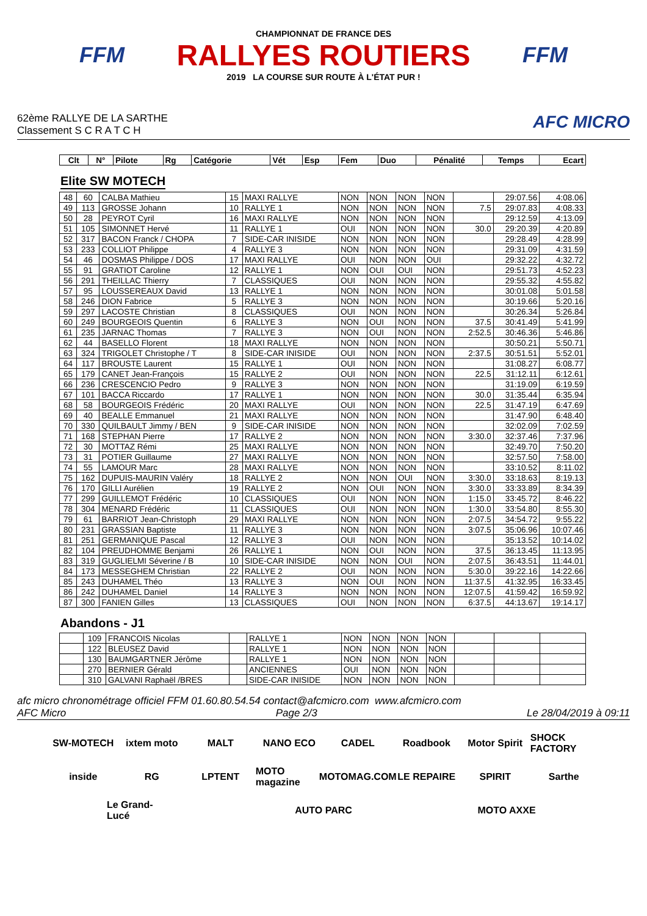FFM
CHAMPIONNAT DE FRANCE DES
RALLYES ROUTIERS
2019 LA COURSE SUR ROUTE À L'ÉTAT PUR !
FFM
62ème RALLYE DE LA SARTHE
Classement S C R A T C H
AFC MICRO
| Clt | N° | Pilote | Rg | Catégorie | Vét | Esp | Fem | Duo | Pénalité | Temps | Ecart |
| --- | --- | --- | --- | --- | --- | --- | --- | --- | --- | --- | --- |
Elite SW MOTECH
| 48 | 60 | CALBA Mathieu | 15 | MAXI RALLYE | NON | NON | NON | NON | | 29:07.56 | 4:08.06 |
| 49 | 113 | GROSSE Johann | 10 | RALLYE 1 | NON | NON | NON | NON | 7.5 | 29:07.83 | 4:08.33 |
| 50 | 28 | PEYROT Cyril | 16 | MAXI RALLYE | NON | NON | NON | NON | | 29:12.59 | 4:13.09 |
| 51 | 105 | SIMONNET Hervé | 11 | RALLYE 1 | OUI | NON | NON | NON | 30.0 | 29:20.39 | 4:20.89 |
| 52 | 317 | BACON Franck / CHOPA | 7 | SIDE-CAR INISIDE | NON | NON | NON | NON | | 29:28.49 | 4:28.99 |
| 53 | 233 | COLLIOT Philippe | 4 | RALLYE 3 | NON | NON | NON | NON | | 29:31.09 | 4:31.59 |
| 54 | 46 | DOSMAS Philippe / DOS | 17 | MAXI RALLYE | OUI | NON | NON | OUI | | 29:32.22 | 4:32.72 |
| 55 | 91 | GRATIOT Caroline | 12 | RALLYE 1 | NON | OUI | OUI | NON | | 29:51.73 | 4:52.23 |
| 56 | 291 | THEILLAC Thierry | 7 | CLASSIQUES | OUI | NON | NON | NON | | 29:55.32 | 4:55.82 |
| 57 | 95 | LOUSSEREAUX David | 13 | RALLYE 1 | NON | NON | NON | NON | | 30:01.08 | 5:01.58 |
| 58 | 246 | DION Fabrice | 5 | RALLYE 3 | NON | NON | NON | NON | | 30:19.66 | 5:20.16 |
| 59 | 297 | LACOSTE Christian | 8 | CLASSIQUES | OUI | NON | NON | NON | | 30:26.34 | 5:26.84 |
| 60 | 249 | BOURGEOIS Quentin | 6 | RALLYE 3 | NON | OUI | NON | NON | 37.5 | 30:41.49 | 5:41.99 |
| 61 | 235 | JARNAC Thomas | 7 | RALLYE 3 | NON | OUI | NON | NON | 2:52.5 | 30:46.36 | 5:46.86 |
| 62 | 44 | BASELLO Florent | 18 | MAXI RALLYE | NON | NON | NON | NON | | 30:50.21 | 5:50.71 |
| 63 | 324 | TRIGOLET Christophe / T | 8 | SIDE-CAR INISIDE | OUI | NON | NON | NON | 2:37.5 | 30:51.51 | 5:52.01 |
| 64 | 117 | BROUSTE Laurent | 15 | RALLYE 1 | OUI | NON | NON | NON | | 31:08.27 | 6:08.77 |
| 65 | 179 | CANET Jean-François | 15 | RALLYE 2 | OUI | NON | NON | NON | 22.5 | 31:12.11 | 6:12.61 |
| 66 | 236 | CRESCENCIO Pedro | 9 | RALLYE 3 | NON | NON | NON | NON | | 31:19.09 | 6:19.59 |
| 67 | 101 | BACCA Riccardo | 17 | RALLYE 1 | NON | NON | NON | NON | 30.0 | 31:35.44 | 6:35.94 |
| 68 | 58 | BOURGEOIS Frédéric | 20 | MAXI RALLYE | OUI | NON | NON | NON | 22.5 | 31:47.19 | 6:47.69 |
| 69 | 40 | BEALLE Emmanuel | 21 | MAXI RALLYE | NON | NON | NON | NON | | 31:47.90 | 6:48.40 |
| 70 | 330 | QUILBAULT Jimmy / BEN | 9 | SIDE-CAR INISIDE | NON | NON | NON | NON | | 32:02.09 | 7:02.59 |
| 71 | 168 | STEPHAN Pierre | 17 | RALLYE 2 | NON | NON | NON | NON | 3:30.0 | 32:37.46 | 7:37.96 |
| 72 | 30 | MOTTAZ Rémi | 25 | MAXI RALLYE | NON | NON | NON | NON | | 32:49.70 | 7:50.20 |
| 73 | 31 | POTIER Guillaume | 27 | MAXI RALLYE | NON | NON | NON | NON | | 32:57.50 | 7:58.00 |
| 74 | 55 | LAMOUR Marc | 28 | MAXI RALLYE | NON | NON | NON | NON | | 33:10.52 | 8:11.02 |
| 75 | 162 | DUPUIS-MAURIN Valéry | 18 | RALLYE 2 | NON | NON | OUI | NON | 3:30.0 | 33:18.63 | 8:19.13 |
| 76 | 170 | GILLI Aurélien | 19 | RALLYE 2 | NON | OUI | NON | NON | 3:30.0 | 33:33.89 | 8:34.39 |
| 77 | 299 | GUILLEMOT Frédéric | 10 | CLASSIQUES | OUI | NON | NON | NON | 1:15.0 | 33:45.72 | 8:46.22 |
| 78 | 304 | MENARD Frédéric | 11 | CLASSIQUES | OUI | NON | NON | NON | 1:30.0 | 33:54.80 | 8:55.30 |
| 79 | 61 | BARRIOT Jean-Christoph | 29 | MAXI RALLYE | NON | NON | NON | NON | 2:07.5 | 34:54.72 | 9:55.22 |
| 80 | 231 | GRASSIAN Baptiste | 11 | RALLYE 3 | NON | NON | NON | NON | 3:07.5 | 35:06.96 | 10:07.46 |
| 81 | 251 | GERMANIQUE Pascal | 12 | RALLYE 3 | OUI | NON | NON | NON | | 35:13.52 | 10:14.02 |
| 82 | 104 | PREUDHOMME Benjami | 26 | RALLYE 1 | NON | OUI | NON | NON | 37.5 | 36:13.45 | 11:13.95 |
| 83 | 319 | GUGLIELMI Séverine / B | 10 | SIDE-CAR INISIDE | NON | NON | OUI | NON | 2:07.5 | 36:43.51 | 11:44.01 |
| 84 | 173 | MESSEGHEM Christian | 22 | RALLYE 2 | OUI | NON | NON | NON | 5:30.0 | 39:22.16 | 14:22.66 |
| 85 | 243 | DUHAMEL Théo | 13 | RALLYE 3 | NON | OUI | NON | NON | 11:37.5 | 41:32.95 | 16:33.45 |
| 86 | 242 | DUHAMEL Daniel | 14 | RALLYE 3 | NON | NON | NON | NON | 12:07.5 | 41:59.42 | 16:59.92 |
| 87 | 300 | FANIEN Gilles | 13 | CLASSIQUES | OUI | NON | NON | NON | 6:37.5 | 44:13.67 | 19:14.17 |
Abandons - J1
| | 109 | FRANCOIS Nicolas | | RALLYE 1 | NON | NON | NON | NON | | | |
| | 122 | BLEUSEZ David | | RALLYE 1 | NON | NON | NON | NON | | | |
| | 130 | BAUMGARTNER Jérôme | | RALLYE 1 | NON | NON | NON | NON | | | |
| | 270 | BERNIER Gérald | | ANCIENNES | OUI | NON | NON | NON | | | |
| | 310 | GALVANI Raphaël /BRES | | SIDE-CAR INISIDE | NON | NON | NON | NON | | | |
afc micro chronométrage officiel FFM 01.60.80.54.54 contact@afcmicro.com www.afcmicro.com
AFC Micro Page 2/3 Le 28/04/2019 à 09:11
SW-MOTECH ixtem moto MALT NANO ECO CADEL Roadbook Motor Spirit SHOCK FACTORY inside RG LPTENT MOTO magazine MOTOMAG.COM LE REPAIRE SPIRIT Sarthe Le Grand-Lucé AUTO PARC MOTO AXXE